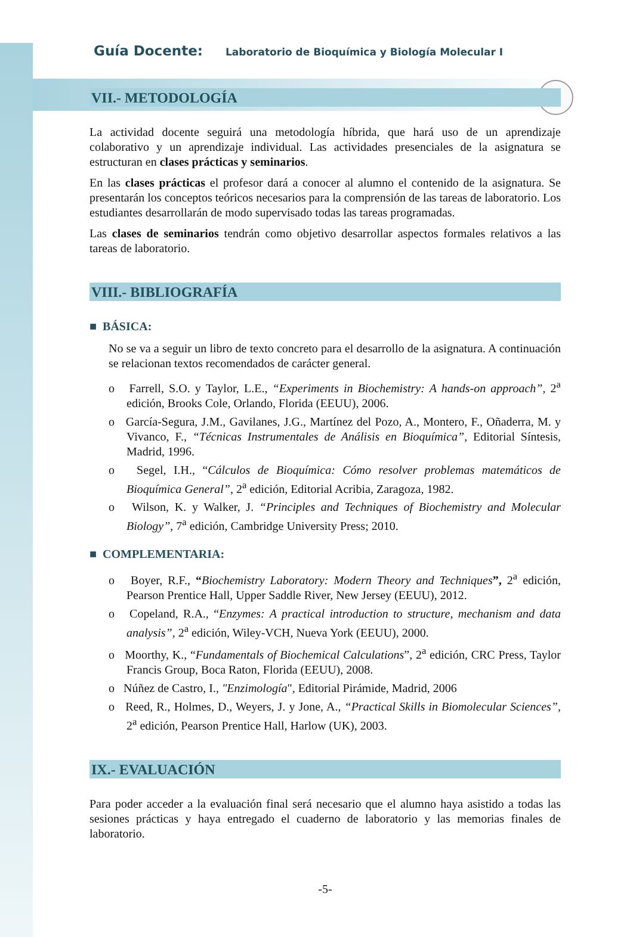Guía Docente: Laboratorio de Bioquímica y Biología Molecular I
VII.- METODOLOGÍA
La actividad docente seguirá una metodología híbrida, que hará uso de un aprendizaje colaborativo y un aprendizaje individual. Las actividades presenciales de la asignatura se estructuran en clases prácticas y seminarios.
En las clases prácticas el profesor dará a conocer al alumno el contenido de la asignatura. Se presentarán los conceptos teóricos necesarios para la comprensión de las tareas de laboratorio. Los estudiantes desarrollarán de modo supervisado todas las tareas programadas.
Las clases de seminarios tendrán como objetivo desarrollar aspectos formales relativos a las tareas de laboratorio.
VIII.- BIBLIOGRAFÍA
■ BÁSICA:
No se va a seguir un libro de texto concreto para el desarrollo de la asignatura. A continuación se relacionan textos recomendados de carácter general.
o Farrell, S.O. y Taylor, L.E., “Experiments in Biochemistry: A hands-on approach”, 2<sup>a</sup> edición, Brooks Cole, Orlando, Florida (EEUU), 2006.
o García-Segura, J.M., Gavilanes, J.G., Martínez del Pozo, A., Montero, F., Oñaderra, M. y Vivanco, F., “Técnicas Instrumentales de Análisis en Bioquímica”, Editorial Síntesis, Madrid, 1996.
o Segel, I.H., “Cálculos de Bioquímica: Cómo resolver problemas matemáticos de Bioquímica General”, 2<sup>a</sup> edición, Editorial Acribia, Zaragoza, 1982.
o Wilson, K. y Walker, J. “Principles and Techniques of Biochemistry and Molecular Biology”, 7<sup>a</sup> edición, Cambridge University Press; 2010.
■ COMPLEMENTARIA:
o Boyer, R.F., “Biochemistry Laboratory: Modern Theory and Techniques”, 2<sup>a</sup> edición, Pearson Prentice Hall, Upper Saddle River, New Jersey (EEUU), 2012.
o Copeland, R.A., “Enzymes: A practical introduction to structure, mechanism and data analysis”, 2<sup>a</sup> edición, Wiley-VCH, Nueva York (EEUU), 2000.
o Moorthy, K., “Fundamentals of Biochemical Calculations”, 2<sup>a</sup> edición, CRC Press, Taylor Francis Group, Boca Raton, Florida (EEUU), 2008.
o Núñez de Castro, I., "Enzimología", Editorial Pirámide, Madrid, 2006
o Reed, R., Holmes, D., Weyers, J. y Jone, A., “Practical Skills in Biomolecular Sciences”, 2<sup>a</sup> edición, Pearson Prentice Hall, Harlow (UK), 2003.
IX.- EVALUACIÓN
Para poder acceder a la evaluación final será necesario que el alumno haya asistido a todas las sesiones prácticas y haya entregado el cuaderno de laboratorio y las memorias finales de laboratorio.
-5-